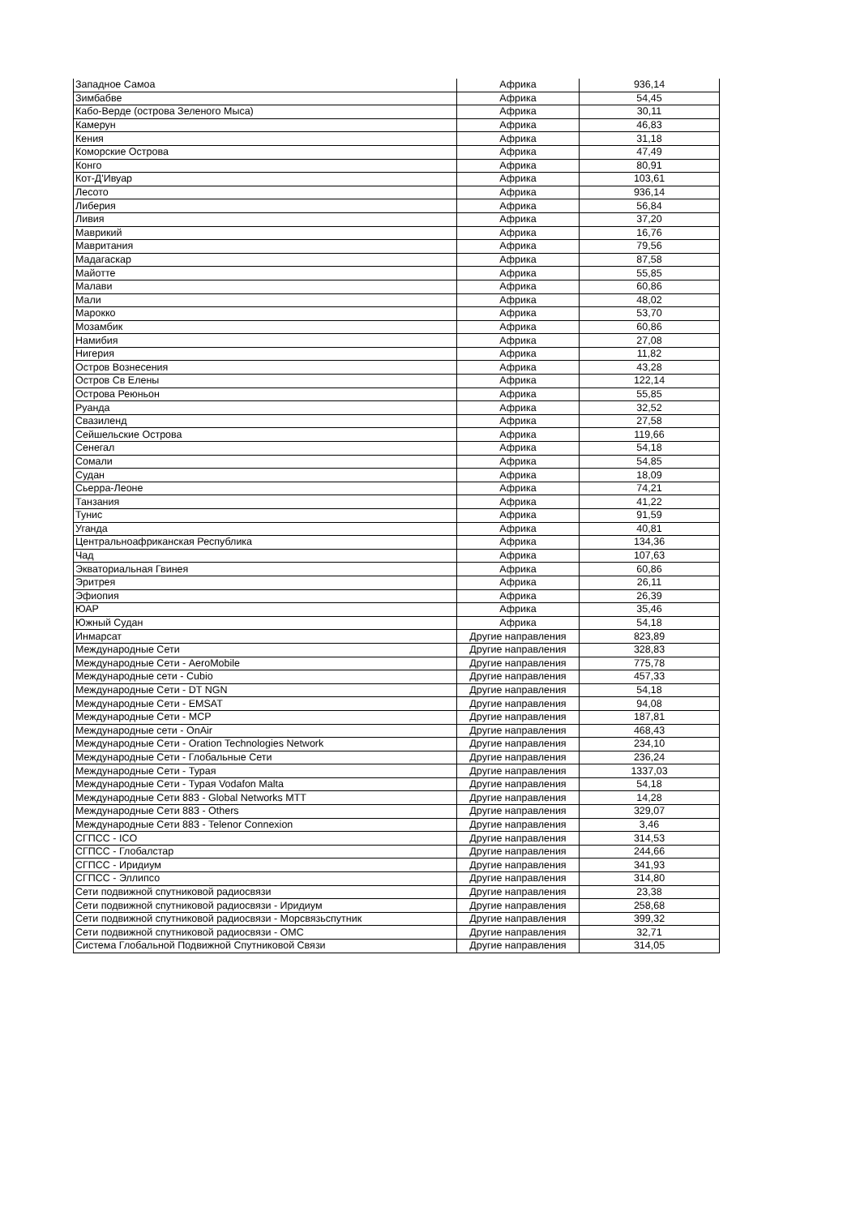| Западное Самоа | Африка | 936,14 |
| Зимбабве | Африка | 54,45 |
| Кабо-Верде (острова Зеленого Мыса) | Африка | 30,11 |
| Камерун | Африка | 46,83 |
| Кения | Африка | 31,18 |
| Коморские Острова | Африка | 47,49 |
| Конго | Африка | 80,91 |
| Кот-Д'Ивуар | Африка | 103,61 |
| Лесото | Африка | 936,14 |
| Либерия | Африка | 56,84 |
| Ливия | Африка | 37,20 |
| Маврикий | Африка | 16,76 |
| Мавритания | Африка | 79,56 |
| Мадагаскар | Африка | 87,58 |
| Майотте | Африка | 55,85 |
| Малави | Африка | 60,86 |
| Мали | Африка | 48,02 |
| Марокко | Африка | 53,70 |
| Мозамбик | Африка | 60,86 |
| Намибия | Африка | 27,08 |
| Нигерия | Африка | 11,82 |
| Остров Вознесения | Африка | 43,28 |
| Остров Св Елены | Африка | 122,14 |
| Острова Реюньон | Африка | 55,85 |
| Руанда | Африка | 32,52 |
| Свазиленд | Африка | 27,58 |
| Сейшельские Острова | Африка | 119,66 |
| Сенегал | Африка | 54,18 |
| Сомали | Африка | 54,85 |
| Судан | Африка | 18,09 |
| Сьерра-Леоне | Африка | 74,21 |
| Танзания | Африка | 41,22 |
| Тунис | Африка | 91,59 |
| Уганда | Африка | 40,81 |
| Центральноафриканская Республика | Африка | 134,36 |
| Чад | Африка | 107,63 |
| Экваториальная Гвинея | Африка | 60,86 |
| Эритрея | Африка | 26,11 |
| Эфиопия | Африка | 26,39 |
| ЮАР | Африка | 35,46 |
| Южный Судан | Африка | 54,18 |
| Инмарсат | Другие направления | 823,89 |
| Международные Сети | Другие направления | 328,83 |
| Международные Сети - AeroMobile | Другие направления | 775,78 |
| Международные сети - Cubio | Другие направления | 457,33 |
| Международные Сети - DT NGN | Другие направления | 54,18 |
| Международные Сети - EMSAT | Другие направления | 94,08 |
| Международные Сети - MCP | Другие направления | 187,81 |
| Международные сети - OnAir | Другие направления | 468,43 |
| Международные Сети - Oration Technologies Network | Другие направления | 234,10 |
| Международные Сети - Глобальные Сети | Другие направления | 236,24 |
| Международные Сети - Турая | Другие направления | 1337,03 |
| Международные Сети - Турая Vodafon Malta | Другие направления | 54,18 |
| Международные Сети 883 - Global Networks MTT | Другие направления | 14,28 |
| Международные Сети 883 - Others | Другие направления | 329,07 |
| Международные Сети 883 - Telenor Connexion | Другие направления | 3,46 |
| СГПСС - ICO | Другие направления | 314,53 |
| СГПСС - Глобалстар | Другие направления | 244,66 |
| СГПСС - Иридиум | Другие направления | 341,93 |
| СГПСС - Эллипсо | Другие направления | 314,80 |
| Сети подвижной спутниковой радиосвязи | Другие направления | 23,38 |
| Сети подвижной спутниковой радиосвязи - Иридиум | Другие направления | 258,68 |
| Сети подвижной спутниковой радиосвязи - Морсвязьспутник | Другие направления | 399,32 |
| Сети подвижной спутниковой радиосвязи - ОМС | Другие направления | 32,71 |
| Система Глобальной Подвижной Спутниковой Связи | Другие направления | 314,05 |